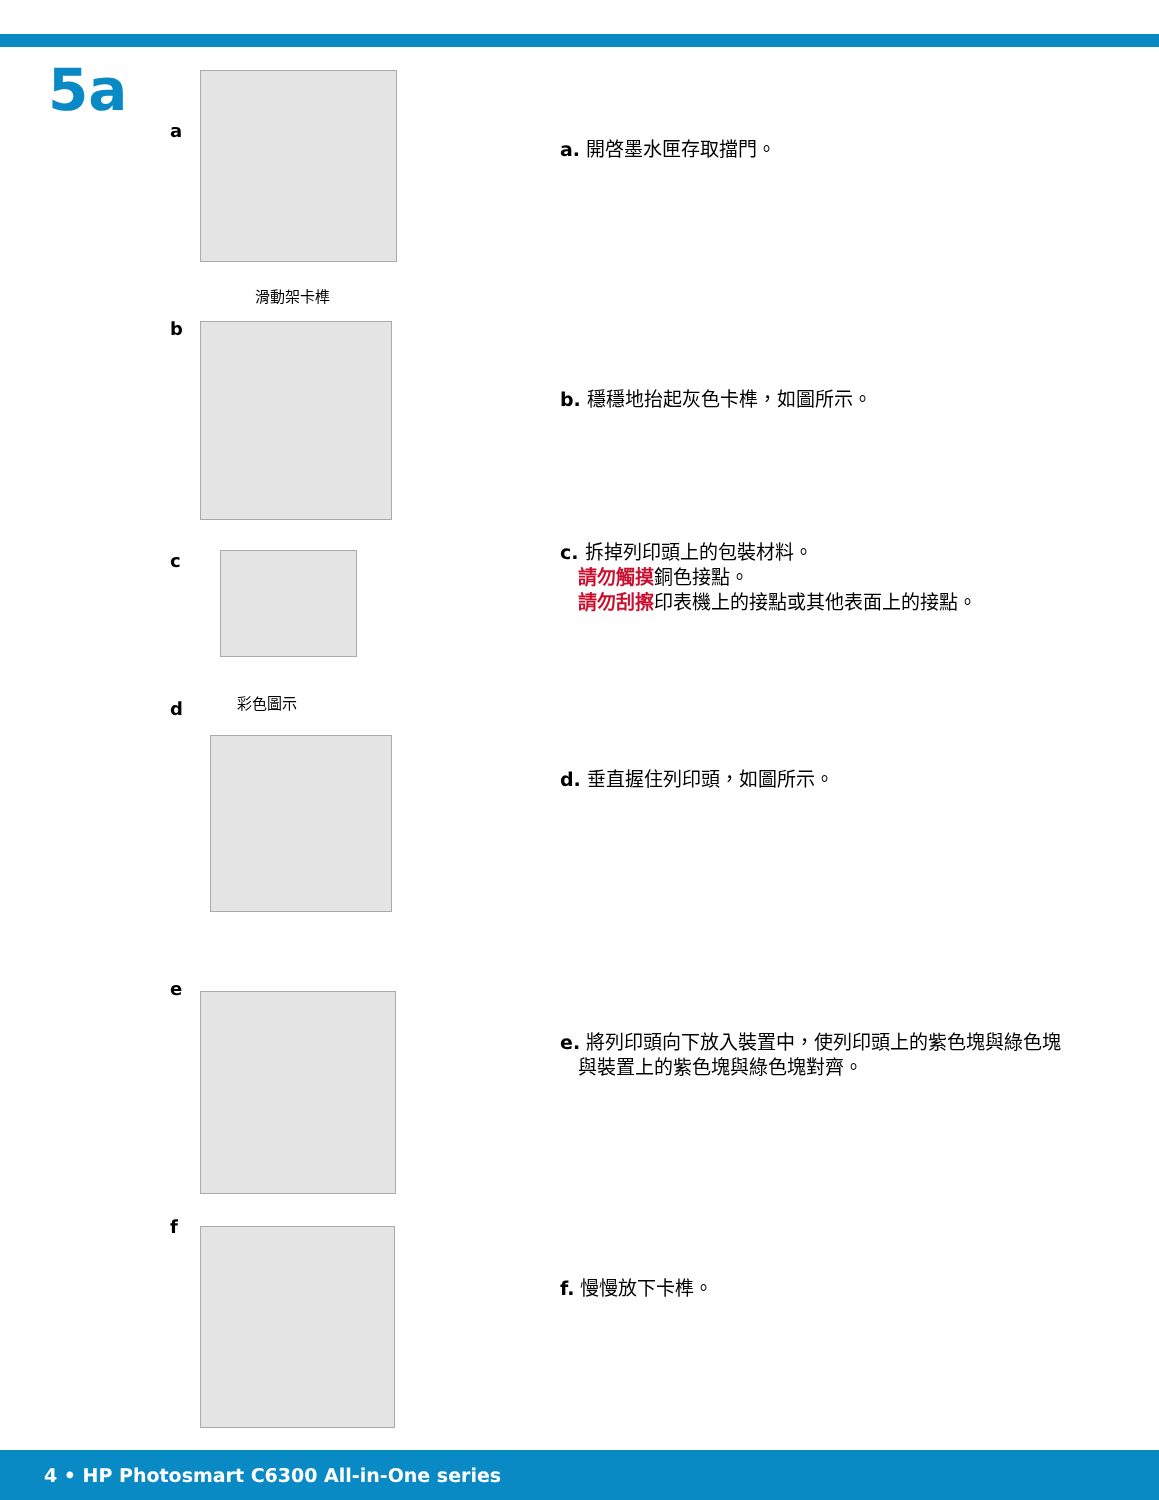5a
a
a. 開啓墨水匣存取擋門。
滑動架卡榫
b
b. 穩穩地抬起灰色卡榫，如圖所示。
c
c. 拆掉列印頭上的包裝材料。
請勿觸摸銅色接點。
請勿刮擦印表機上的接點或其他表面上的接點。
d 彩色圖示
d. 垂直握住列印頭，如圖所示。
e
e. 將列印頭向下放入裝置中，使列印頭上的紫色塊與綠色塊
與裝置上的紫色塊與綠色塊對齊。
f
f. 慢慢放下卡榫。
4 • HP Photosmart C6300 All-in-One series